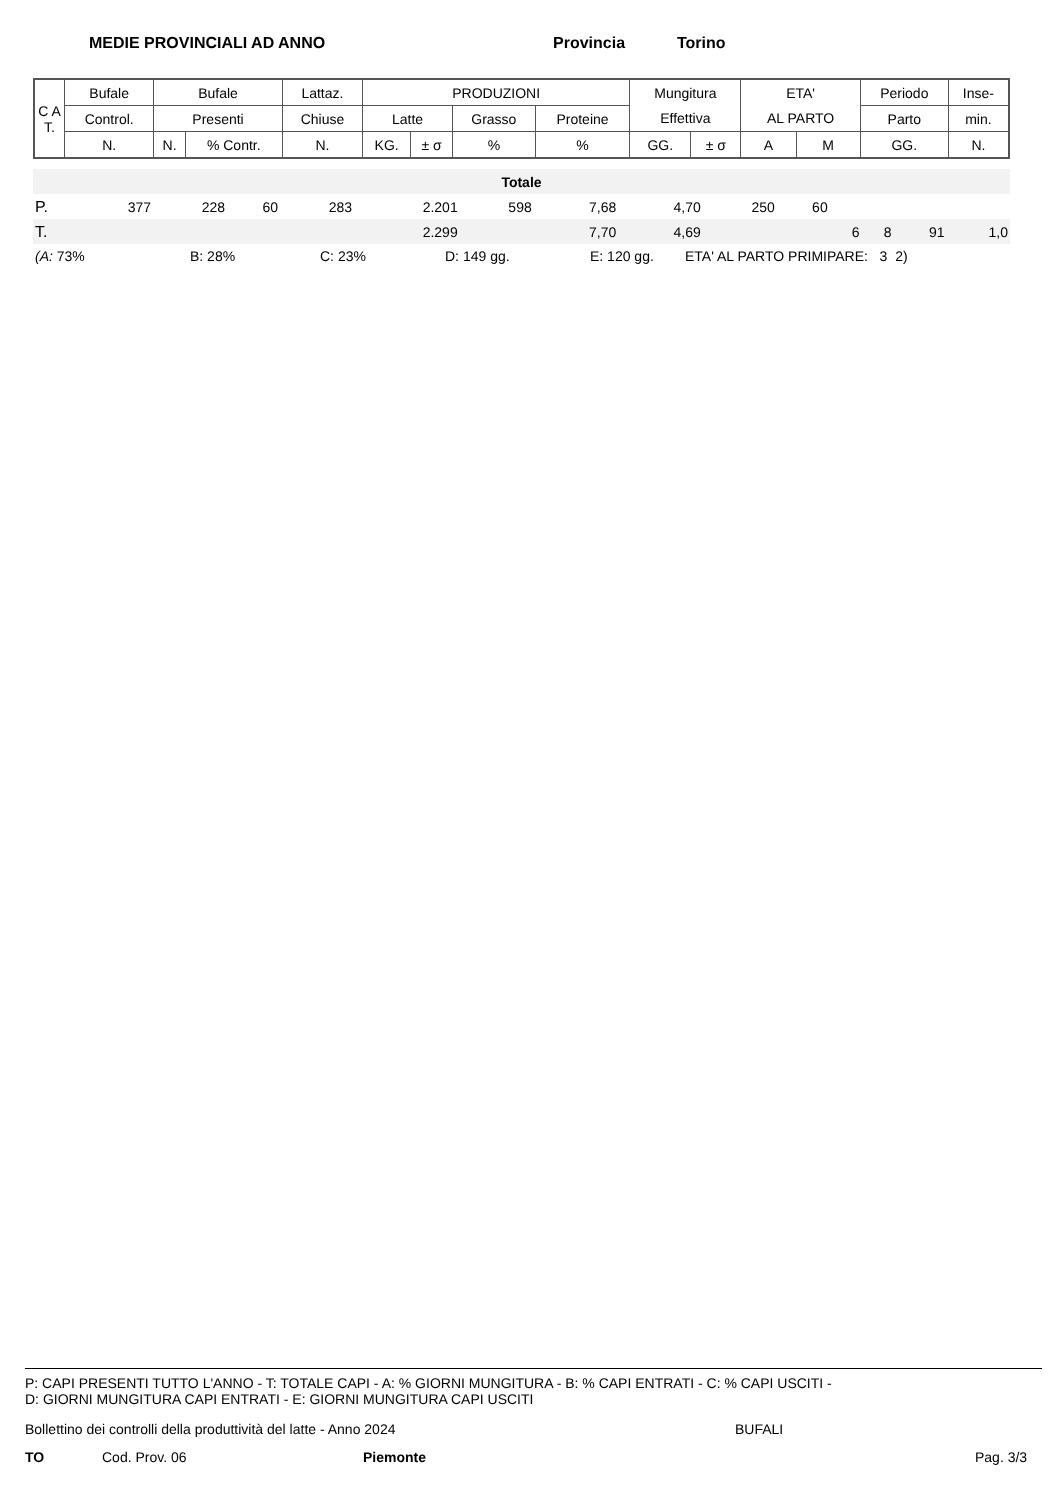MEDIE PROVINCIALI AD ANNO Provincia Torino
| C A T. | Bufale | Bufale | | Lattaz. | PRODUZIONI | | | | Mungitura | | ETA' | | Periodo | Inse- |
| | Control. | Presenti | | Chiuse | Latte | | Grasso | Proteine | Effettiva | | AL PARTO | | Parto | min. |
| | N. | N. | % Contr. | N. | KG. | ± σ | % | % | GG. | ± σ | A | M | GG. | N. |
| Totale | | | | | | | | | | | | | | |
| P. | 377 | 228 | 60 | 283 | 2.201 | 598 | 7,68 | 4,70 | 250 | 60 | | | | |
| T. | | | | | 2.299 | | 7,70 | 4,69 | | | 6 | 8 | 91 | 1,0 |
(A: 73% B: 28% C: 23% D: 149 gg. E: 120 gg. ETA' AL PARTO PRIMIPARE: 3 2)
P: CAPI PRESENTI TUTTO L'ANNO - T: TOTALE CAPI - A: % GIORNI MUNGITURA - B: % CAPI ENTRATI - C: % CAPI USCITI -
D: GIORNI MUNGITURA CAPI ENTRATI - E: GIORNI MUNGITURA CAPI USCITI
Bollettino dei controlli della produttività del latte - Anno 2024 BUFALI
TO Cod. Prov. 06 Piemonte Pag. 3/3